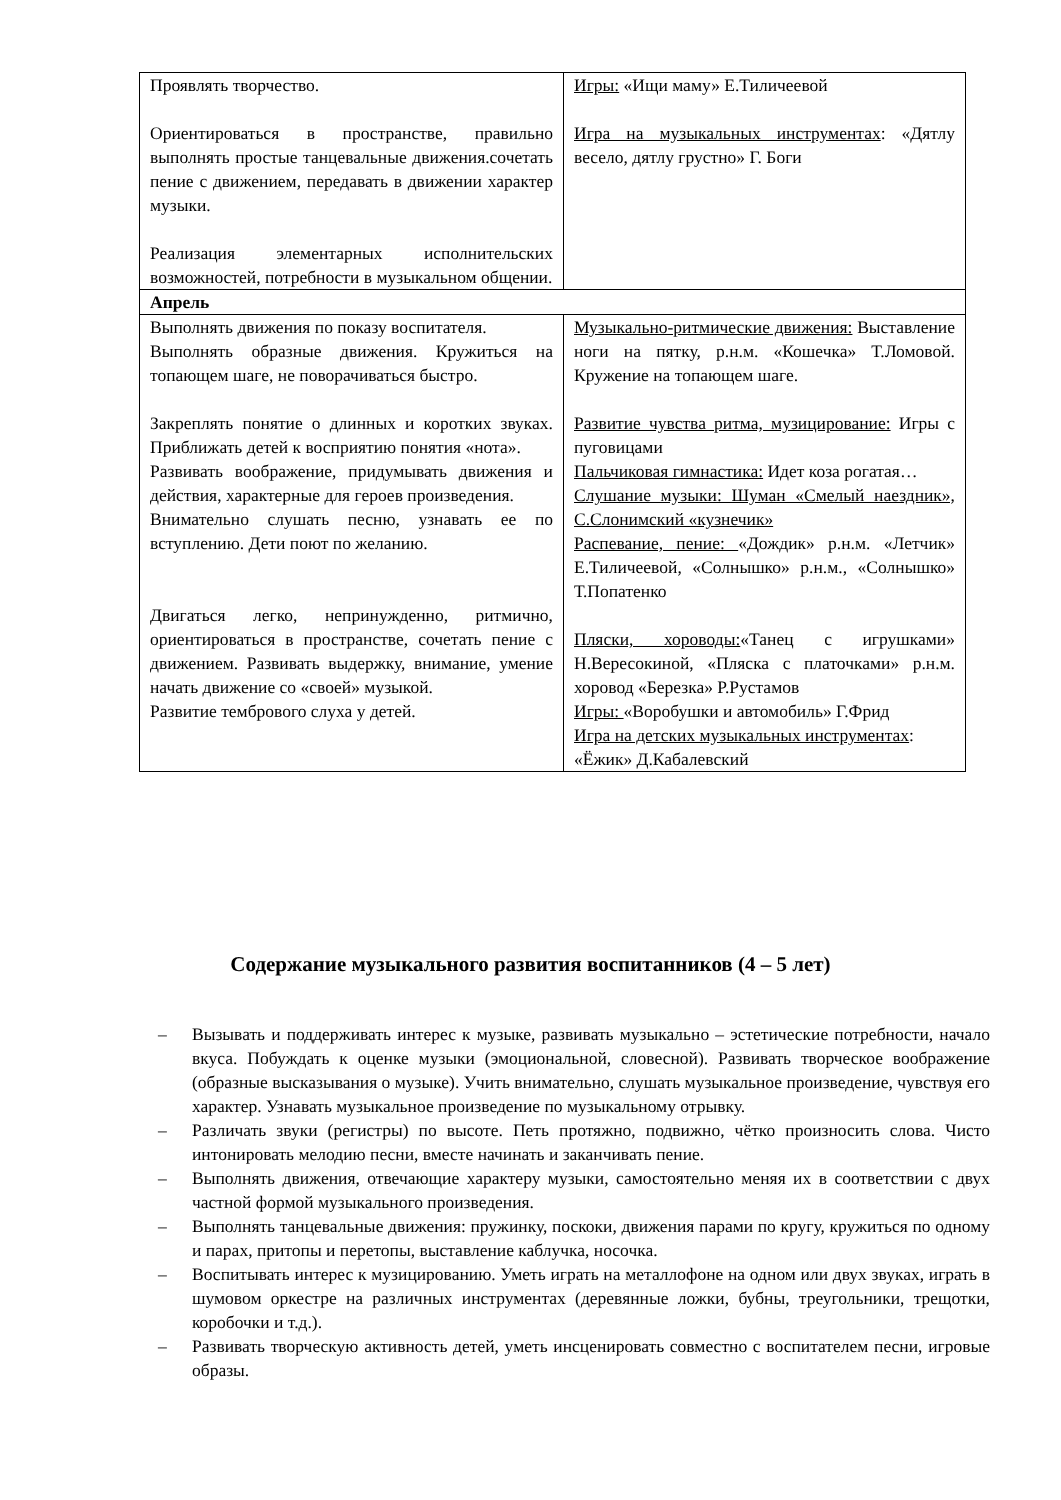| Проявлять творчество. Ориентироваться в пространстве, правильно выполнять простые танцевальные движения.сочетать пение с движением, передавать в движении характер музыки. Реализация элементарных исполнительских возможностей, потребности в музыкальном общении. | Игры: «Ищи маму» Е.Тиличеевой Игра на музыкальных инструментах : «Дятлу весело, дятлу грустно» Г. Боги |
| Апрель | |
| Выполнять движения по показу воспитателя. Выполнять образные движения. Кружиться на топающем шаге, не поворачиваться быстро. Закреплять понятие о длинных и коротких звуках. Приближать детей к восприятию понятия «нота». Развивать воображение, придумывать движения и действия, характерные для героев произведения. Внимательно слушать песню, узнавать ее по вступлению. Дети поют по желанию. Двигаться легко, непринужденно, ритмично, ориентироваться в пространстве, сочетать пение с движением. Развивать выдержку, внимание, умение начать движение со «своей» музыкой. Развитие тембрового слуха у детей. | Музыкально-ритмические движения: Выставление ноги на пятку, р.н.м. «Кошечка» Т.Ломовой. Кружение на топающем шаге. Развитие чувства ритма, музицирование: Игры с пуговицами Пальчиковая гимнастика: Идет коза рогатая… Слушание музыки: Шуман «Смелый наездник», С.Слонимский «кузнечик» Распевание, пение: «Дождик» р.н.м. «Летчик» Е.Тиличеевой, «Солнышко» р.н.м., «Солнышко» Т.Попатенко Пляски, хороводы: «Танец с игрушками» Н.Вересокиной, «Пляска с платочками» р.н.м. хоровод «Березка» Р.Рустамов Игры: «Воробушки и автомобиль» Г.Фрид Игра на детских музыкальных инструментах : «Ёжик» Д.Кабалевский |
Содержание музыкального развития воспитанников (4 – 5 лет)
– Вызывать и поддерживать интерес к музыке, развивать музыкально – эстетические потребности, начало вкуса. Побуждать к оценке музыки (эмоциональной, словесной). Развивать творческое воображение (образные высказывания о музыке). Учить внимательно, слушать музыкальное произведение, чувствуя его характер. Узнавать музыкальное произведение по музыкальному отрывку.
– Различать звуки (регистры) по высоте. Петь протяжно, подвижно, чётко произносить слова. Чисто интонировать мелодию песни, вместе начинать и заканчивать пение.
– Выполнять движения, отвечающие характеру музыки, самостоятельно меняя их в соответствии с двух частной формой музыкального произведения.
– Выполнять танцевальные движения: пружинку, поскоки, движения парами по кругу, кружиться по одному и парах, притопы и перетопы, выставление каблучка, носочка.
– Воспитывать интерес к музицированию. Уметь играть на металлофоне на одном или двух звуках, играть в шумовом оркестре на различных инструментах (деревянные ложки, бубны, треугольники, трещотки, коробочки и т.д.).
– Развивать творческую активность детей, уметь инсценировать совместно с воспитателем песни, игровые образы.